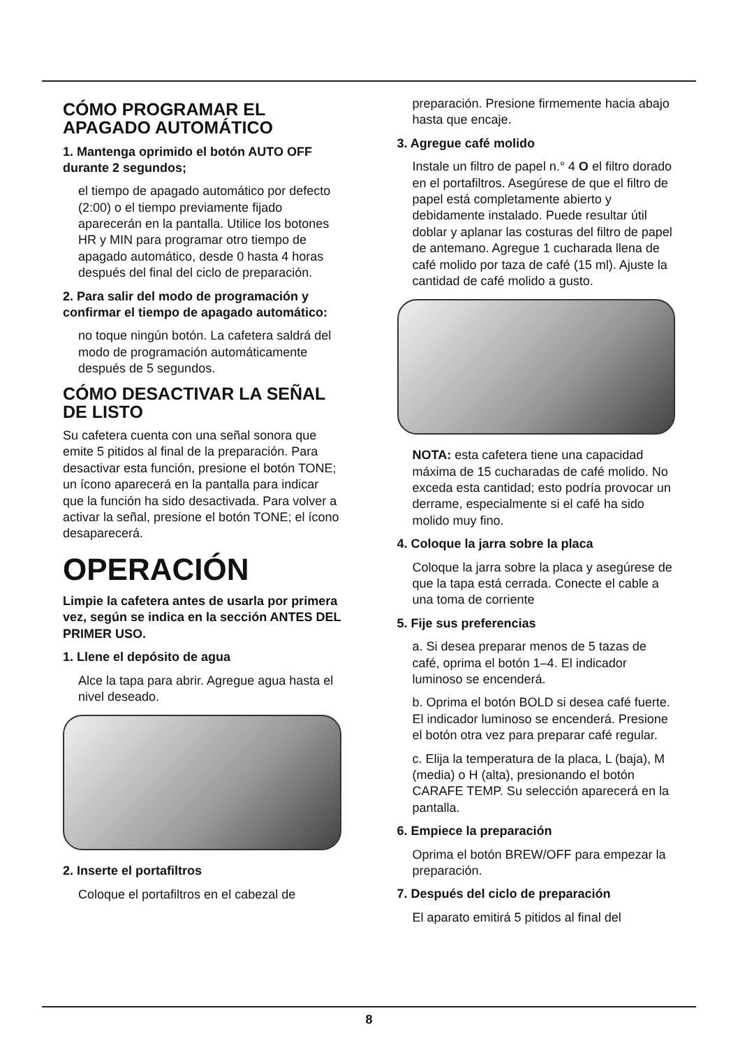CÓMO PROGRAMAR EL APAGADO AUTOMÁTICO
1. Mantenga oprimido el botón AUTO OFF durante 2 segundos;
el tiempo de apagado automático por defecto (2:00) o el tiempo previamente fijado aparecerán en la pantalla. Utilice los botones HR y MIN para programar otro tiempo de apagado automático, desde 0 hasta 4 horas después del final del ciclo de preparación.
2. Para salir del modo de programación y confirmar el tiempo de apagado automático:
no toque ningún botón. La cafetera saldrá del modo de programación automáticamente después de 5 segundos.
CÓMO DESACTIVAR LA SEÑAL DE LISTO
Su cafetera cuenta con una señal sonora que emite 5 pitidos al final de la preparación. Para desactivar esta función, presione el botón TONE; un ícono aparecerá en la pantalla para indicar que la función ha sido desactivada. Para volver a activar la señal, presione el botón TONE; el ícono desaparecerá.
OPERACIÓN
Limpie la cafetera antes de usarla por primera vez, según se indica en la sección ANTES DEL PRIMER USO.
1. Llene el depósito de agua
Alce la tapa para abrir. Agregue agua hasta el nivel deseado.
2. Inserte el portafiltros
Coloque el portafiltros en el cabezal de
preparación. Presione firmemente hacia abajo hasta que encaje.
3. Agregue café molido
Instale un filtro de papel n.° 4 O el filtro dorado en el portafiltros. Asegúrese de que el filtro de papel está completamente abierto y debidamente instalado. Puede resultar útil doblar y aplanar las costuras del filtro de papel de antemano. Agregue 1 cucharada llena de café molido por taza de café (15 ml). Ajuste la cantidad de café molido a gusto.
NOTA: esta cafetera tiene una capacidad máxima de 15 cucharadas de café molido. No exceda esta cantidad; esto podría provocar un derrame, especialmente si el café ha sido molido muy fino.
4. Coloque la jarra sobre la placa
Coloque la jarra sobre la placa y asegúrese de que la tapa está cerrada. Conecte el cable a una toma de corriente
5. Fije sus preferencias
a. Si desea preparar menos de 5 tazas de café, oprima el botón 1–4. El indicador luminoso se encenderá.
b. Oprima el botón BOLD si desea café fuerte. El indicador luminoso se encenderá. Presione el botón otra vez para preparar café regular.
c. Elija la temperatura de la placa, L (baja), M (media) o H (alta), presionando el botón CARAFE TEMP. Su selección aparecerá en la pantalla.
6. Empiece la preparación
Oprima el botón BREW/OFF para empezar la preparación.
7. Después del ciclo de preparación
El aparato emitirá 5 pitidos al final del
8